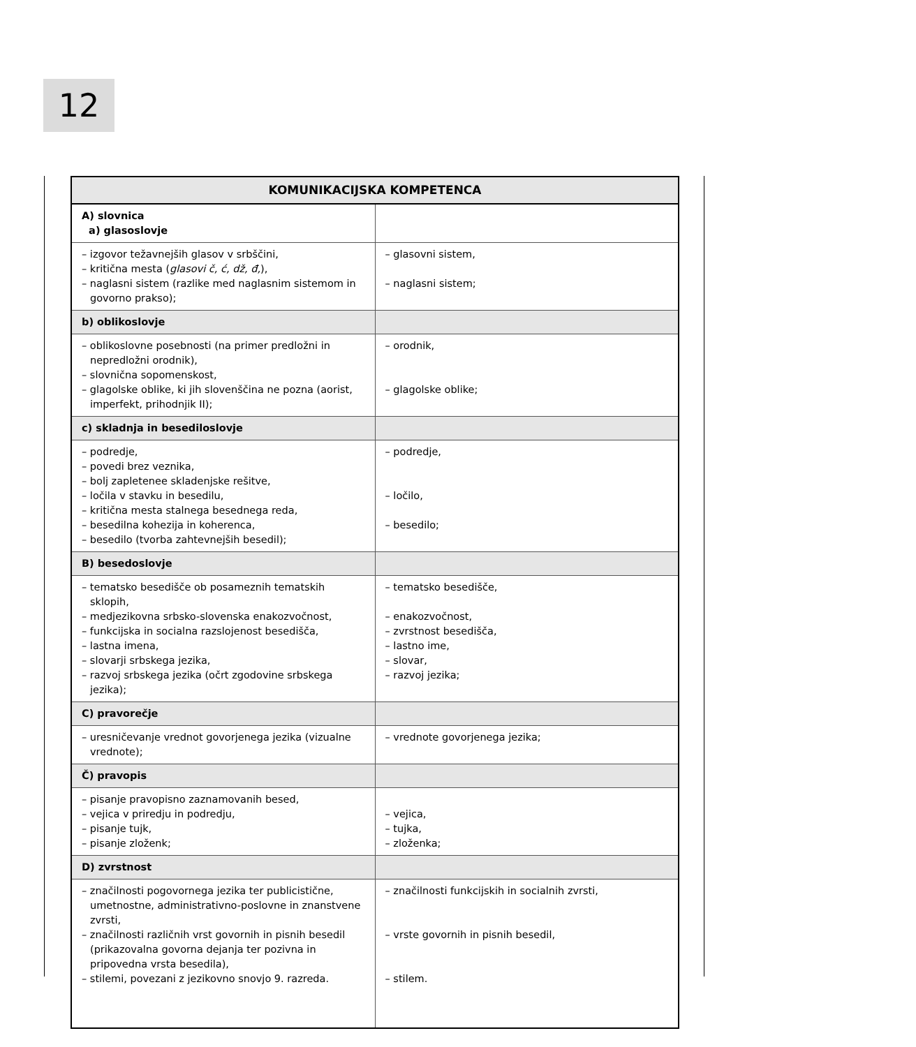12
| KOMUNIKACIJSKA KOMPETENCA | |
| --- | --- |
| A) slovnica a) glasoslovje | |
| – izgovor težavnejših glasov v srbščini, – kritična mesta ( glasovi č, ć, dž, đ, ), – naglasni sistem (razlike med naglasnim sistemom in govorno prakso); | – glasovni sistem, – naglasni sistem; |
| b) oblikoslovje | |
| – oblikoslovne posebnosti (na primer predložni in nepredložni orodnik), – slovnična sopomenskost, – glagolske oblike, ki jih slovenščina ne pozna (aorist, imperfekt, prihodnjik II); | – orodnik, – glagolske oblike; |
| c) skladnja in besediloslovje | |
| – podredje, – povedi brez veznika, – bolj zapletenee skladenjske rešitve, – ločila v stavku in besedilu, – kritična mesta stalnega besednega reda, – besedilna kohezija in koherenca, – besedilo (tvorba zahtevnejših besedil); | – podredje, – ločilo, – besedilo; |
| B) besedoslovje | |
| – tematsko besedišče ob posameznih tematskih sklopih, – medjezikovna srbsko-slovenska enakozvočnost, – funkcijska in socialna razslojenost besedišča, – lastna imena, – slovarji srbskega jezika, – razvoj srbskega jezika (očrt zgodovine srbskega jezika); | – tematsko besedišče, – enakozvočnost, – zvrstnost besedišča, – lastno ime, – slovar, – razvoj jezika; |
| C) pravorečje | |
| – uresničevanje vrednot govorjenega jezika (vizualne vrednote); | – vrednote govorjenega jezika; |
| Č) pravopis | |
| – pisanje pravopisno zaznamovanih besed, – vejica v priredju in podredju, – pisanje tujk, – pisanje zloženk; | – vejica, – tujka, – zloženka; |
| D) zvrstnost | |
| – značilnosti pogovornega jezika ter publicistične, umetnostne, administrativno-poslovne in znanstvene zvrsti, – značilnosti različnih vrst govornih in pisnih besedil (prikazovalna govorna dejanja ter pozivna in pripovedna vrsta besedila), – stilemi, povezani z jezikovno snovjo 9. razreda. | – značilnosti funkcijskih in socialnih zvrsti, – vrste govornih in pisnih besedil, – stilem. |